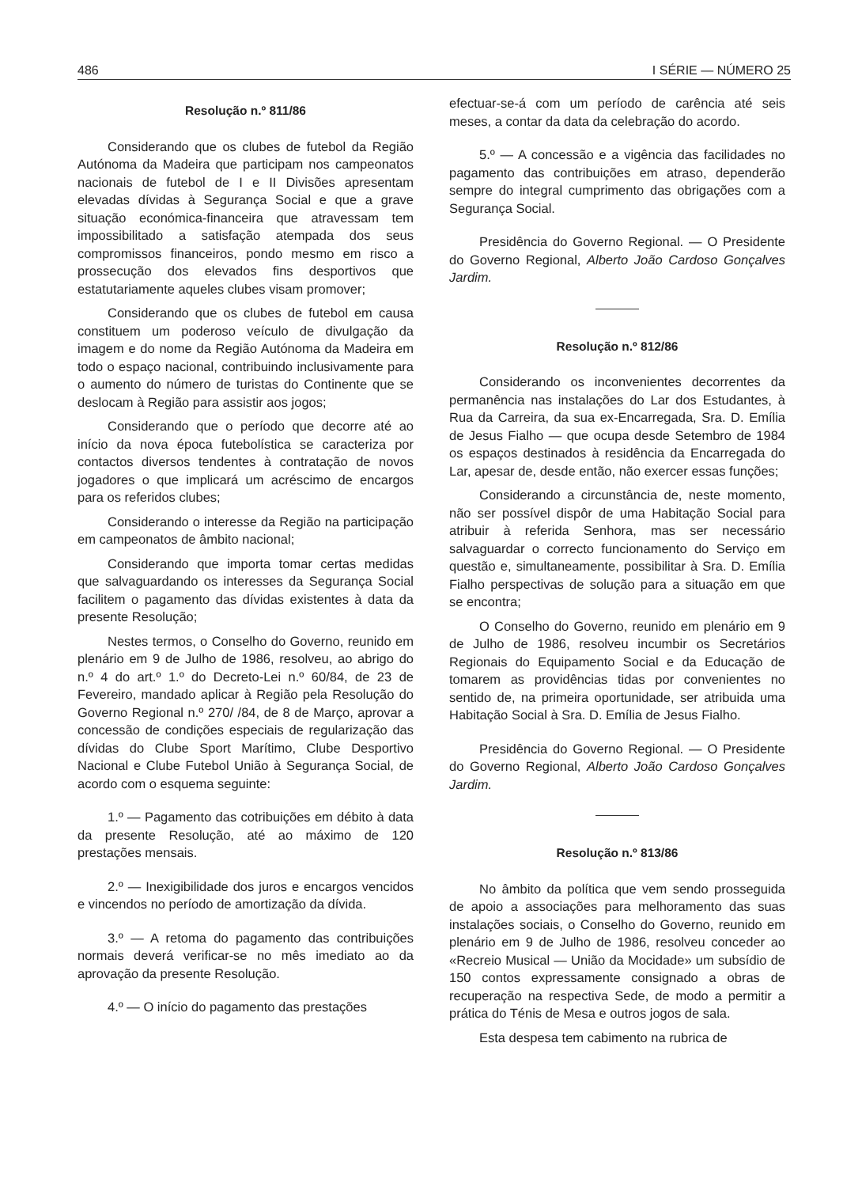486 I SÉRIE — NÚMERO 25
Resolução n.º 811/86
Considerando que os clubes de futebol da Região Autónoma da Madeira que participam nos campeonatos nacionais de futebol de I e II Divisões apresentam elevadas dívidas à Segurança Social e que a grave situação económica-financeira que atravessam tem impossibilitado a satisfação atempada dos seus compromissos financeiros, pondo mesmo em risco a prossecução dos elevados fins desportivos que estatutariamente aqueles clubes visam promover;
Considerando que os clubes de futebol em causa constituem um poderoso veículo de divulgação da imagem e do nome da Região Autónoma da Madeira em todo o espaço nacional, contribuindo inclusivamente para o aumento do número de turistas do Continente que se deslocam à Região para assistir aos jogos;
Considerando que o período que decorre até ao início da nova época futebolística se caracteriza por contactos diversos tendentes à contratação de novos jogadores o que implicará um acréscimo de encargos para os referidos clubes;
Considerando o interesse da Região na participação em campeonatos de âmbito nacional;
Considerando que importa tomar certas medidas que salvaguardando os interesses da Segurança Social facilitem o pagamento das dívidas existentes à data da presente Resolução;
Nestes termos, o Conselho do Governo, reunido em plenário em 9 de Julho de 1986, resolveu, ao abrigo do n.º 4 do art.º 1.º do Decreto-Lei n.º 60/84, de 23 de Fevereiro, mandado aplicar à Região pela Resolução do Governo Regional n.º 270/ /84, de 8 de Março, aprovar a concessão de condições especiais de regularização das dívidas do Clube Sport Marítimo, Clube Desportivo Nacional e Clube Futebol União à Segurança Social, de acordo com o esquema seguinte:
1.º — Pagamento das cotribuições em débito à data da presente Resolução, até ao máximo de 120 prestações mensais.
2.º — Inexigibilidade dos juros e encargos vencidos e vincendos no período de amortização da dívida.
3.º — A retoma do pagamento das contribuições normais deverá verificar-se no mês imediato ao da aprovação da presente Resolução.
4.º — O início do pagamento das prestações
efectuar-se-á com um período de carência até seis meses, a contar da data da celebração do acordo.
5.º — A concessão e a vigência das facilidades no pagamento das contribuições em atraso, dependerão sempre do integral cumprimento das obrigações com a Segurança Social.
Presidência do Governo Regional. — O Presidente do Governo Regional, Alberto João Cardoso Gonçalves Jardim.
Resolução n.º 812/86
Considerando os inconvenientes decorrentes da permanência nas instalações do Lar dos Estudantes, à Rua da Carreira, da sua ex-Encarregada, Sra. D. Emília de Jesus Fialho — que ocupa desde Setembro de 1984 os espaços destinados à residência da Encarregada do Lar, apesar de, desde então, não exercer essas funções;
Considerando a circunstância de, neste momento, não ser possível dispôr de uma Habitação Social para atribuir à referida Senhora, mas ser necessário salvaguardar o correcto funcionamento do Serviço em questão e, simultaneamente, possibilitar à Sra. D. Emília Fialho perspectivas de solução para a situação em que se encontra;
O Conselho do Governo, reunido em plenário em 9 de Julho de 1986, resolveu incumbir os Secretários Regionais do Equipamento Social e da Educação de tomarem as providências tidas por convenientes no sentido de, na primeira oportunidade, ser atribuida uma Habitação Social à Sra. D. Emília de Jesus Fialho.
Presidência do Governo Regional. — O Presidente do Governo Regional, Alberto João Cardoso Gonçalves Jardim.
Resolução n.º 813/86
No âmbito da política que vem sendo prosseguida de apoio a associações para melhoramento das suas instalações sociais, o Conselho do Governo, reunido em plenário em 9 de Julho de 1986, resolveu conceder ao «Recreio Musical — União da Mocidade» um subsídio de 150 contos expressamente consignado a obras de recuperação na respectiva Sede, de modo a permitir a prática do Ténis de Mesa e outros jogos de sala.
Esta despesa tem cabimento na rubrica de